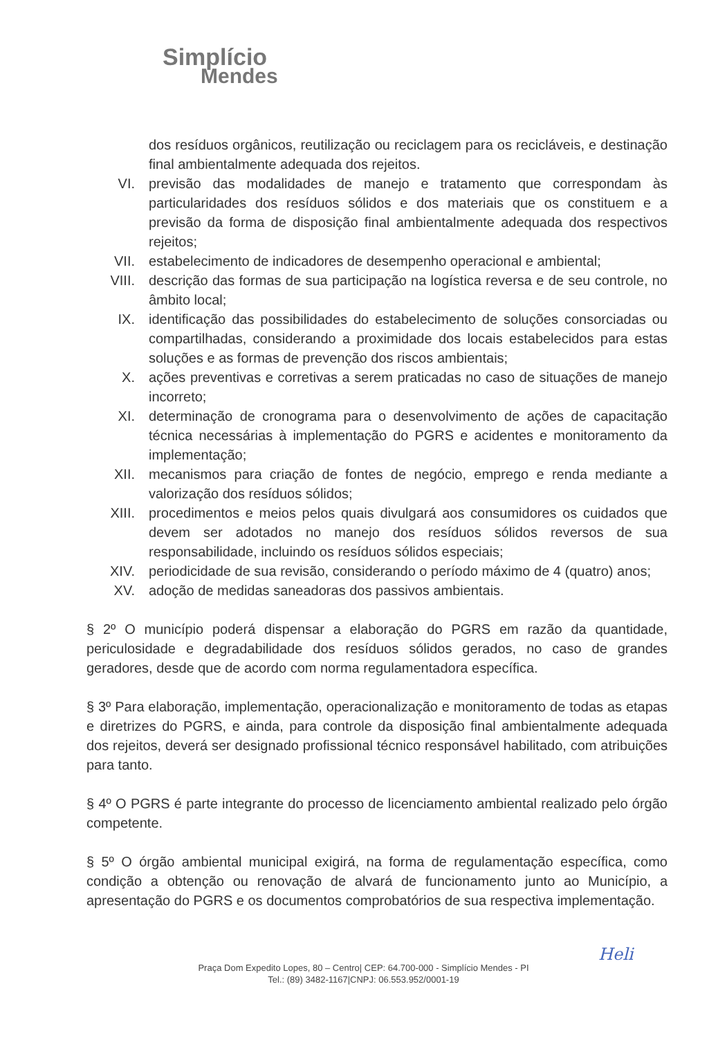Simplício
Mendes
dos resíduos orgânicos, reutilização ou reciclagem para os recicláveis, e destinação final ambientalmente adequada dos rejeitos.
VI. previsão das modalidades de manejo e tratamento que correspondam às particularidades dos resíduos sólidos e dos materiais que os constituem e a previsão da forma de disposição final ambientalmente adequada dos respectivos rejeitos;
VII. estabelecimento de indicadores de desempenho operacional e ambiental;
VIII. descrição das formas de sua participação na logística reversa e de seu controle, no âmbito local;
IX. identificação das possibilidades do estabelecimento de soluções consorciadas ou compartilhadas, considerando a proximidade dos locais estabelecidos para estas soluções e as formas de prevenção dos riscos ambientais;
X. ações preventivas e corretivas a serem praticadas no caso de situações de manejo incorreto;
XI. determinação de cronograma para o desenvolvimento de ações de capacitação técnica necessárias à implementação do PGRS e acidentes e monitoramento da implementação;
XII. mecanismos para criação de fontes de negócio, emprego e renda mediante a valorização dos resíduos sólidos;
XIII. procedimentos e meios pelos quais divulgará aos consumidores os cuidados que devem ser adotados no manejo dos resíduos sólidos reversos de sua responsabilidade, incluindo os resíduos sólidos especiais;
XIV. periodicidade de sua revisão, considerando o período máximo de 4 (quatro) anos;
XV. adoção de medidas saneadoras dos passivos ambientais.
§ 2º O município poderá dispensar a elaboração do PGRS em razão da quantidade, periculosidade e degradabilidade dos resíduos sólidos gerados, no caso de grandes geradores, desde que de acordo com norma regulamentadora específica.
§ 3º Para elaboração, implementação, operacionalização e monitoramento de todas as etapas e diretrizes do PGRS, e ainda, para controle da disposição final ambientalmente adequada dos rejeitos, deverá ser designado profissional técnico responsável habilitado, com atribuições para tanto.
§ 4º O PGRS é parte integrante do processo de licenciamento ambiental realizado pelo órgão competente.
§ 5º O órgão ambiental municipal exigirá, na forma de regulamentação específica, como condição a obtenção ou renovação de alvará de funcionamento junto ao Município, a apresentação do PGRS e os documentos comprobatórios de sua respectiva implementação.
Heli
Praça Dom Expedito Lopes, 80 – Centro| CEP: 64.700-000 - Simplício Mendes - PI
Tel.: (89) 3482-1167|CNPJ: 06.553.952/0001-19